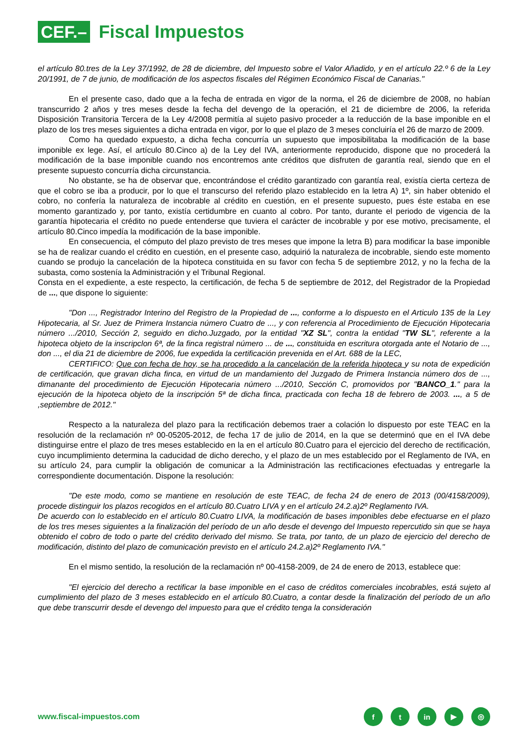CEF.– Fiscal Impuestos
el artículo 80.tres de la Ley 37/1992, de 28 de diciembre, del Impuesto sobre el Valor Añadido, y en el artículo 22.º 6 de la Ley 20/1991, de 7 de junio, de modificación de los aspectos fiscales del Régimen Económico Fiscal de Canarias."
En el presente caso, dado que a la fecha de entrada en vigor de la norma, el 26 de diciembre de 2008, no habían transcurrido 2 años y tres meses desde la fecha del devengo de la operación, el 21 de diciembre de 2006, la referida Disposición Transitoria Tercera de la Ley 4/2008 permitía al sujeto pasivo proceder a la reducción de la base imponible en el plazo de los tres meses siguientes a dicha entrada en vigor, por lo que el plazo de 3 meses concluiría el 26 de marzo de 2009.
Como ha quedado expuesto, a dicha fecha concurría un supuesto que imposibilitaba la modificación de la base imponible ex lege. Así, el artículo 80.Cinco a) de la Ley del IVA, anteriormente reproducido, dispone que no procederá la modificación de la base imponible cuando nos encontremos ante créditos que disfruten de garantía real, siendo que en el presente supuesto concurría dicha circunstancia.
No obstante, se ha de observar que, encontrándose el crédito garantizado con garantía real, existía cierta certeza de que el cobro se iba a producir, por lo que el transcurso del referido plazo establecido en la letra A) 1º, sin haber obtenido el cobro, no confería la naturaleza de incobrable al crédito en cuestión, en el presente supuesto, pues éste estaba en ese momento garantizado y, por tanto, existía certidumbre en cuanto al cobro. Por tanto, durante el periodo de vigencia de la garantía hipotecaria el crédito no puede entenderse que tuviera el carácter de incobrable y por ese motivo, precisamente, el artículo 80.Cinco impedía la modificación de la base imponible.
En consecuencia, el cómputo del plazo previsto de tres meses que impone la letra B) para modificar la base imponible se ha de realizar cuando el crédito en cuestión, en el presente caso, adquirió la naturaleza de incobrable, siendo este momento cuando se produjo la cancelación de la hipoteca constituida en su favor con fecha 5 de septiembre 2012, y no la fecha de la subasta, como sostenía la Administración y el Tribunal Regional.
Consta en el expediente, a este respecto, la certificación, de fecha 5 de septiembre de 2012, del Registrador de la Propiedad de ..., que dispone lo siguiente:
"Don ..., Registrador Interino del Registro de la Propiedad de ..., conforme a lo dispuesto en el Articulo 135 de la Ley Hipotecaria, al Sr. Juez de Primera Instancia número Cuatro de ..., y con referencia al Procedimiento de Ejecución Hipotecaria número .../2010, Sección 2, seguido en dicho.Juzgado, por la entidad "XZ SL", contra la entidad "TW SL", referente a la hipoteca objeto de la inscripclon 6ª, de la finca registral número ... de ..., constituida en escritura otorgada ante el Notario de ..., don ..., el dia 21 de diciembre de 2006, fue expedida la certificación prevenida en el Art. 688 de la LEC,
CERTIFICO: Que con fecha de hoy, se ha procedido a la cancelación de la referida hipoteca y su nota de expedición de certificación, que gravan dicha finca, en virtud de un mandamiento del Juzgado de Primera Instancia número dos de ..., dimanante del procedimiento de Ejecución Hipotecaria número .../2010, Sección C, promovidos por "BANCO_1." para la ejecución de la hipoteca objeto de la inscripción 5ª de dicha finca, practicada con fecha 18 de febrero de 2003. ..., a 5 de ,septiembre de 2012."
Respecto a la naturaleza del plazo para la rectificación debemos traer a colación lo dispuesto por este TEAC en la resolución de la reclamación nº 00-05205-2012, de fecha 17 de julio de 2014, en la que se determinó que en el IVA debe distinguirse entre el plazo de tres meses establecido en la en el artículo 80.Cuatro para el ejercicio del derecho de rectificación, cuyo incumplimiento determina la caducidad de dicho derecho, y el plazo de un mes establecido por el Reglamento de IVA, en su artículo 24, para cumplir la obligación de comunicar a la Administración las rectificaciones efectuadas y entregarle la correspondiente documentación. Dispone la resolución:
"De este modo, como se mantiene en resolución de este TEAC, de fecha 24 de enero de 2013 (00/4158/2009), procede distinguir los plazos recogidos en el artículo 80.Cuatro LIVA y en el artículo 24.2.a)2º Reglamento IVA.
De acuerdo con lo establecido en el artículo 80.Cuatro LIVA, la modificación de bases imponibles debe efectuarse en el plazo de los tres meses siguientes a la finalización del período de un año desde el devengo del Impuesto repercutido sin que se haya obtenido el cobro de todo o parte del crédito derivado del mismo. Se trata, por tanto, de un plazo de ejercicio del derecho de modificación, distinto del plazo de comunicación previsto en el artículo 24.2.a)2º Reglamento IVA."
En el mismo sentido, la resolución de la reclamación nº 00-4158-2009, de 24 de enero de 2013, establece que:
"El ejercicio del derecho a rectificar la base imponible en el caso de créditos comerciales incobrables, está sujeto al cumplimiento del plazo de 3 meses establecido en el artículo 80.Cuatro, a contar desde la finalización del período de un año que debe transcurrir desde el devengo del impuesto para que el crédito tenga la consideración
www.fiscal-impuestos.com
ft in ▶ ◎